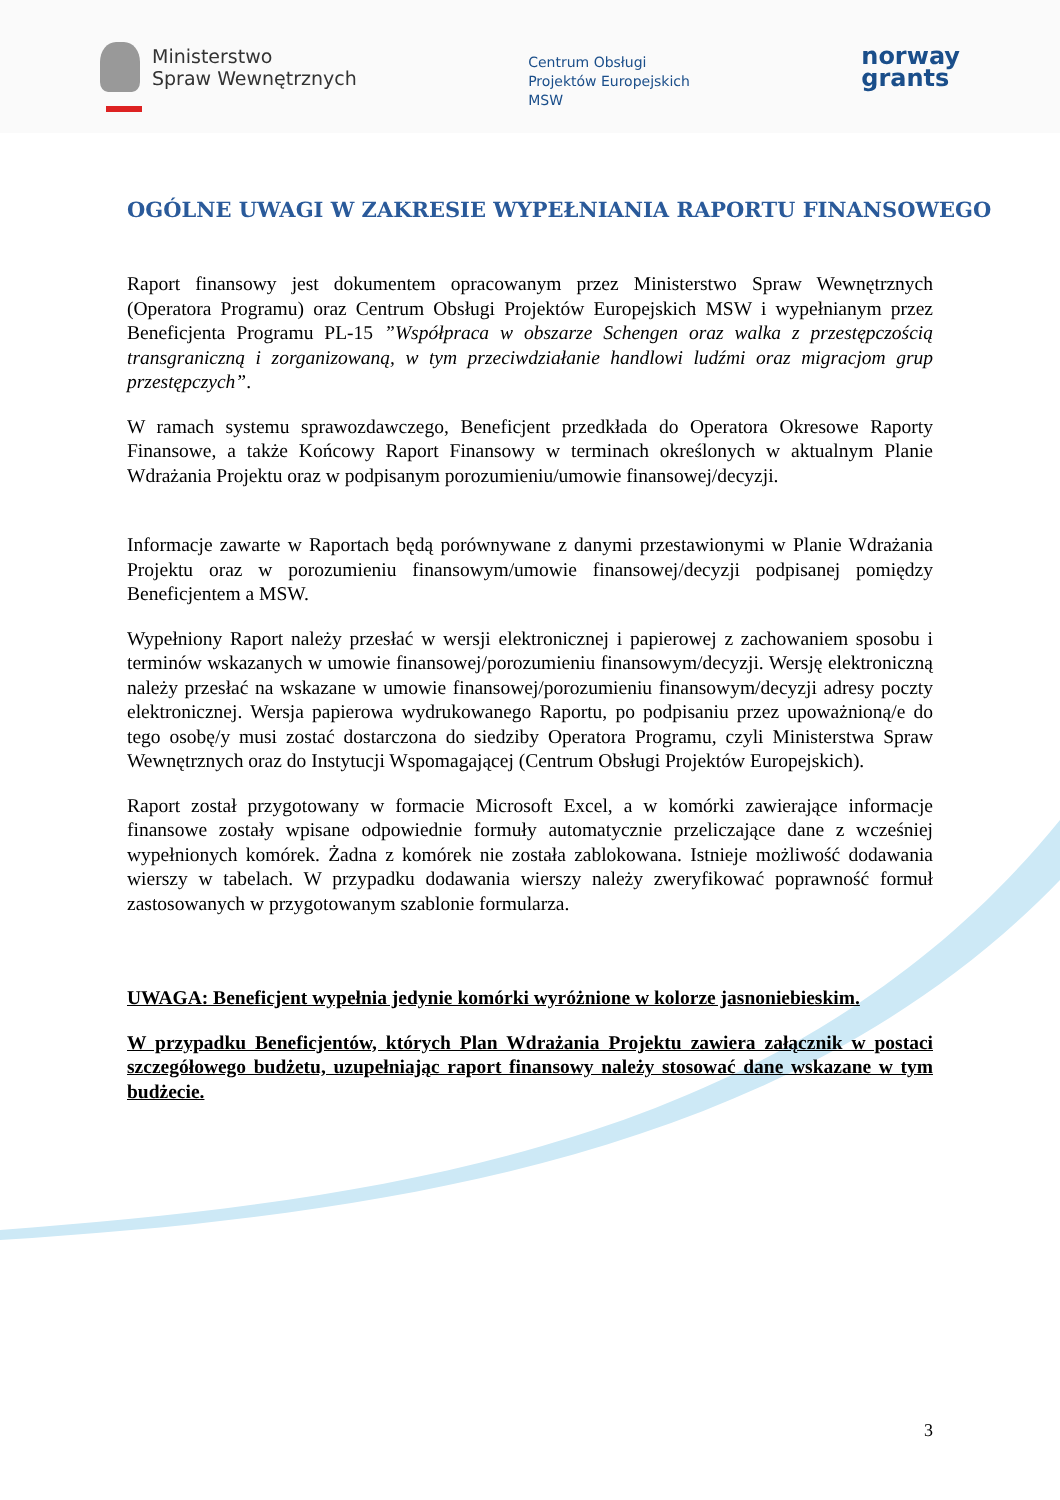Ministerstwo
Spraw Wewnętrznych
Centrum Obsługi
Projektów Europejskich
MSW
norway
grants
OGÓLNE UWAGI W ZAKRESIE WYPEŁNIANIA RAPORTU FINANSOWEGO
Raport finansowy jest dokumentem opracowanym przez Ministerstwo Spraw Wewnętrznych (Operatora Programu) oraz Centrum Obsługi Projektów Europejskich MSW i wypełnianym przez Beneficjenta Programu PL-15 ”Współpraca w obszarze Schengen oraz walka z przestępczością transgraniczną i zorganizowaną, w tym przeciwdziałanie handlowi ludźmi oraz migracjom grup przestępczych”.
W ramach systemu sprawozdawczego, Beneficjent przedkłada do Operatora Okresowe Raporty Finansowe, a także Końcowy Raport Finansowy w terminach określonych w aktualnym Planie Wdrażania Projektu oraz w podpisanym porozumieniu/umowie finansowej/decyzji.
Informacje zawarte w Raportach będą porównywane z danymi przestawionymi w Planie Wdrażania Projektu oraz w porozumieniu finansowym/umowie finansowej/decyzji podpisanej pomiędzy Beneficjentem a MSW.
Wypełniony Raport należy przesłać w wersji elektronicznej i papierowej z zachowaniem sposobu i terminów wskazanych w umowie finansowej/porozumieniu finansowym/decyzji. Wersję elektroniczną należy przesłać na wskazane w umowie finansowej/porozumieniu finansowym/decyzji adresy poczty elektronicznej. Wersja papierowa wydrukowanego Raportu, po podpisaniu przez upoważnioną/e do tego osobę/y musi zostać dostarczona do siedziby Operatora Programu, czyli Ministerstwa Spraw Wewnętrznych oraz do Instytucji Wspomagającej (Centrum Obsługi Projektów Europejskich).
Raport został przygotowany w formacie Microsoft Excel, a w komórki zawierające informacje finansowe zostały wpisane odpowiednie formuły automatycznie przeliczające dane z wcześniej wypełnionych komórek. Żadna z komórek nie została zablokowana. Istnieje możliwość dodawania wierszy w tabelach. W przypadku dodawania wierszy należy zweryfikować poprawność formuł zastosowanych w przygotowanym szablonie formularza.
UWAGA: Beneficjent wypełnia jedynie komórki wyróżnione w kolorze jasnoniebieskim.
W przypadku Beneficjentów, których Plan Wdrażania Projektu zawiera załącznik w postaci szczegółowego budżetu, uzupełniając raport finansowy należy stosować dane wskazane w tym budżecie.
3